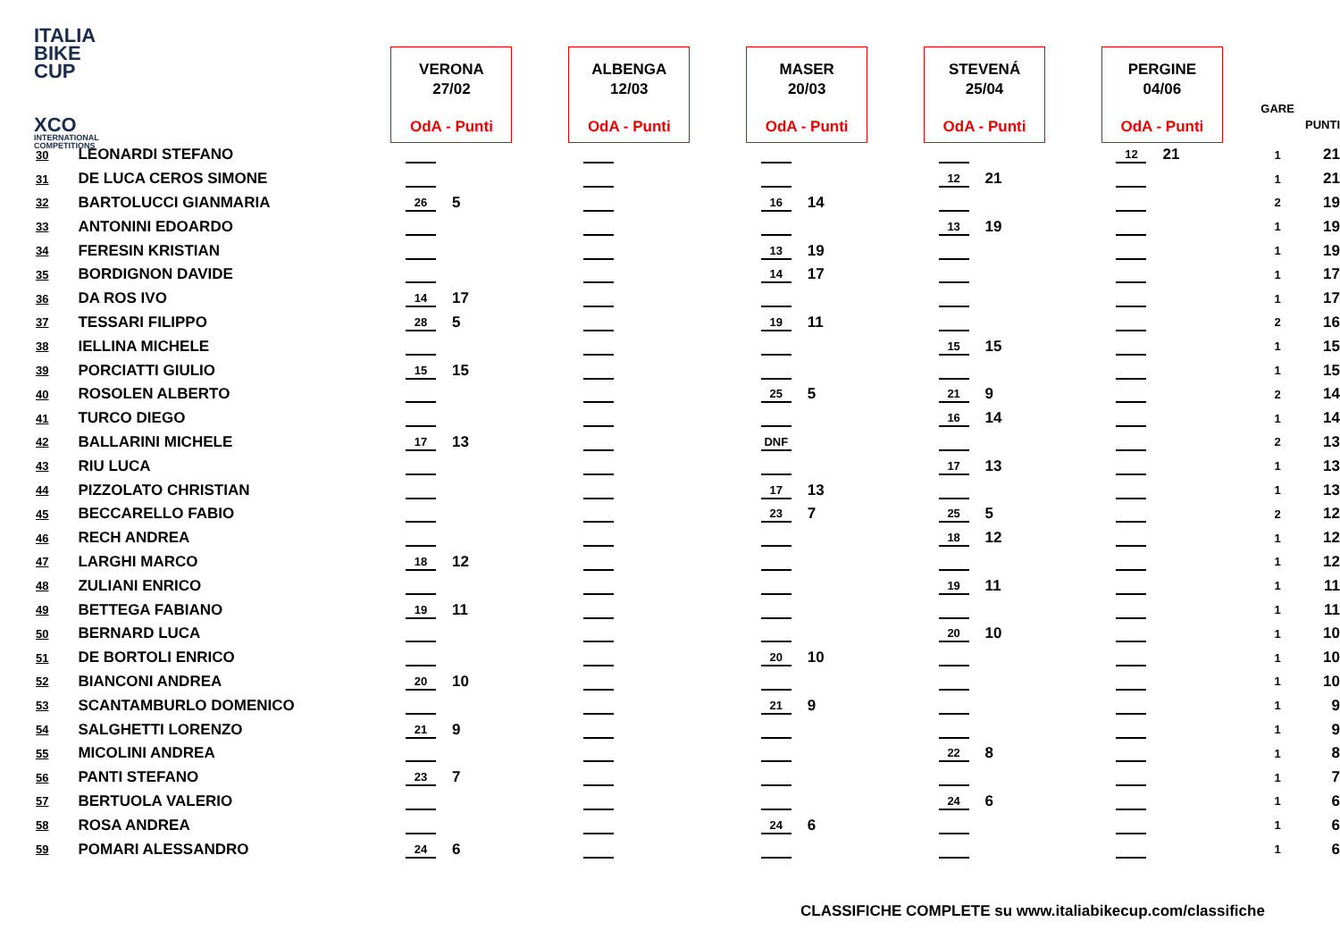ITALIA
BIKE
CUP
XCO
INTERNATIONAL
COMPETITIONS
| | | VERONA 27/02 OdA - Punti | ALBENGA 12/03 OdA - Punti | MASER 20/03 OdA - Punti | STEVENÁ 25/04 OdA - Punti | PERGINE 04/06 OdA - Punti | GARE | PUNTI |
| --- | --- | --- | --- | --- | --- | --- | --- | --- |
| 30 | LEONARDI STEFANO | | | | | 12 21 | 1 | 21 |
| 31 | DE LUCA CEROS SIMONE | | | | 12 21 | | 1 | 21 |
| 32 | BARTOLUCCI GIANMARIA | 26 5 | | 16 14 | | | 2 | 19 |
| 33 | ANTONINI EDOARDO | | | | 13 19 | | 1 | 19 |
| 34 | FERESIN KRISTIAN | | | 13 19 | | | 1 | 19 |
| 35 | BORDIGNON DAVIDE | | | 14 17 | | | 1 | 17 |
| 36 | DA ROS IVO | 14 17 | | | | | 1 | 17 |
| 37 | TESSARI FILIPPO | 28 5 | | 19 11 | | | 2 | 16 |
| 38 | IELLINA MICHELE | | | | 15 15 | | 1 | 15 |
| 39 | PORCIATTI GIULIO | 15 15 | | | | | 1 | 15 |
| 40 | ROSOLEN ALBERTO | | | 25 5 | 21 9 | | 2 | 14 |
| 41 | TURCO DIEGO | | | | 16 14 | | 1 | 14 |
| 42 | BALLARINI MICHELE | 17 13 | | DNF | | | 2 | 13 |
| 43 | RIU LUCA | | | | 17 13 | | 1 | 13 |
| 44 | PIZZOLATO CHRISTIAN | | | 17 13 | | | 1 | 13 |
| 45 | BECCARELLO FABIO | | | 23 7 | 25 5 | | 2 | 12 |
| 46 | RECH ANDREA | | | | 18 12 | | 1 | 12 |
| 47 | LARGHI MARCO | 18 12 | | | | | 1 | 12 |
| 48 | ZULIANI ENRICO | | | | 19 11 | | 1 | 11 |
| 49 | BETTEGA FABIANO | 19 11 | | | | | 1 | 11 |
| 50 | BERNARD LUCA | | | | 20 10 | | 1 | 10 |
| 51 | DE BORTOLI ENRICO | | | 20 10 | | | 1 | 10 |
| 52 | BIANCONI ANDREA | 20 10 | | | | | 1 | 10 |
| 53 | SCANTAMBURLO DOMENICO | | | 21 9 | | | 1 | 9 |
| 54 | SALGHETTI LORENZO | 21 9 | | | | | 1 | 9 |
| 55 | MICOLINI ANDREA | | | | 22 8 | | 1 | 8 |
| 56 | PANTI STEFANO | 23 7 | | | | | 1 | 7 |
| 57 | BERTUOLA VALERIO | | | | 24 6 | | 1 | 6 |
| 58 | ROSA ANDREA | | | 24 6 | | | 1 | 6 |
| 59 | POMARI ALESSANDRO | 24 6 | | | | | 1 | 6 |
CLASSIFICHE COMPLETE su www.italiabikecup.com/classifiche